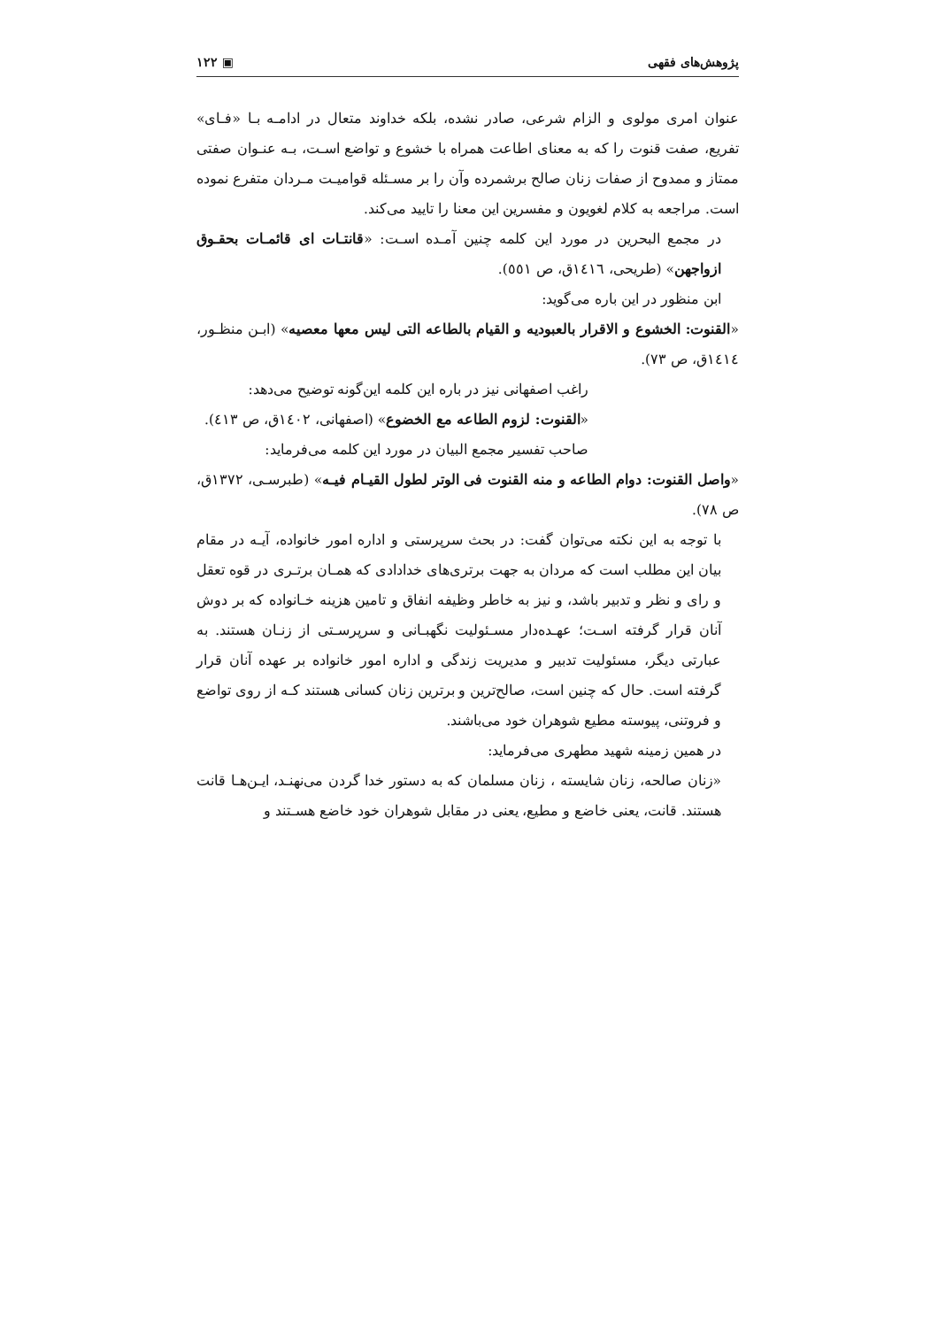پژوهش‌های فقهی ▣ ۱۲۲
عنوان امری مولوی و الزام شرعی، صادر نشده، بلکه خداوند متعال در ادامـه بـا «فـای» تفریع، صفت قنوت را که به معنای اطاعت همراه با خشوع و تواضع اسـت، بـه عنـوان صفتی ممتاز و ممدوح از صفات زنان صالح برشمرده وآن را بر مسـئله قوامیـت مـردان متفرع نموده است. مراجعه به کلام لغویون و مفسرین این معنا را تایید می‌کند.
در مجمع البحرین در مورد این کلمه چنین آمـده اسـت: «قانتـات ای قائمـات بحقـوق ازواجهن» (طریحی، ١٤١٦ق، ص ٥٥١).
ابن منظور در این باره می‌گوید:
«القنوت: الخشوع و الاقرار بالعبودیه و القیام بالطاعه التی لیس معها معصیه» (ابـن منظـور، ١٤١٤ق، ص ٧٣).
راغب اصفهانی نیز در باره این کلمه این‌گونه توضیح می‌دهد:
«القنوت: لزوم الطاعه مع الخضوع» (اصفهانی، ١٤٠٢ق، ص ٤١٣).
صاحب تفسیر مجمع البیان در مورد این کلمه می‌فرماید:
«واصل القنوت: دوام الطاعه و منه القنوت فی الوتر لطول القیـام فیـه» (طبرسـی، ١٣٧٢ق، ص ٧٨).
با توجه به این نکته می‌توان گفت: در بحث سرپرستی و اداره امور خانواده، آیـه در مقام بیان این مطلب است که مردان به جهت برتری‌های خدادادی که همـان برتـری در قوه تعقل و رای و نظر و تدبیر باشد، و نیز به خاطر وظیفه انفاق و تامین هزینه خـانواده که بر دوش آنان قرار گرفته اسـت؛ عهـده‌دار مسـئولیت نگهبـانی و سرپرسـتی از زنـان هستند. به عبارتی دیگر، مسئولیت تدبیر و مدیریت زندگی و اداره امور خانواده بر عهده آنان قرار گرفته است. حال که چنین است، صالح‌ترین و برترین زنان کسانی هستند کـه از روی تواضع و فروتنی، پیوسته مطیع شوهران خود می‌باشند.
در همین زمینه شهید مطهری می‌فرماید:
«زنان صالحه، زنان شایسته ، زنان مسلمان که به دستور خدا گردن می‌نهنـد، ایـن‌هـا قانت هستند. قانت، یعنی خاضع و مطیع، یعنی در مقابل شوهران خود خاضع هسـتند و